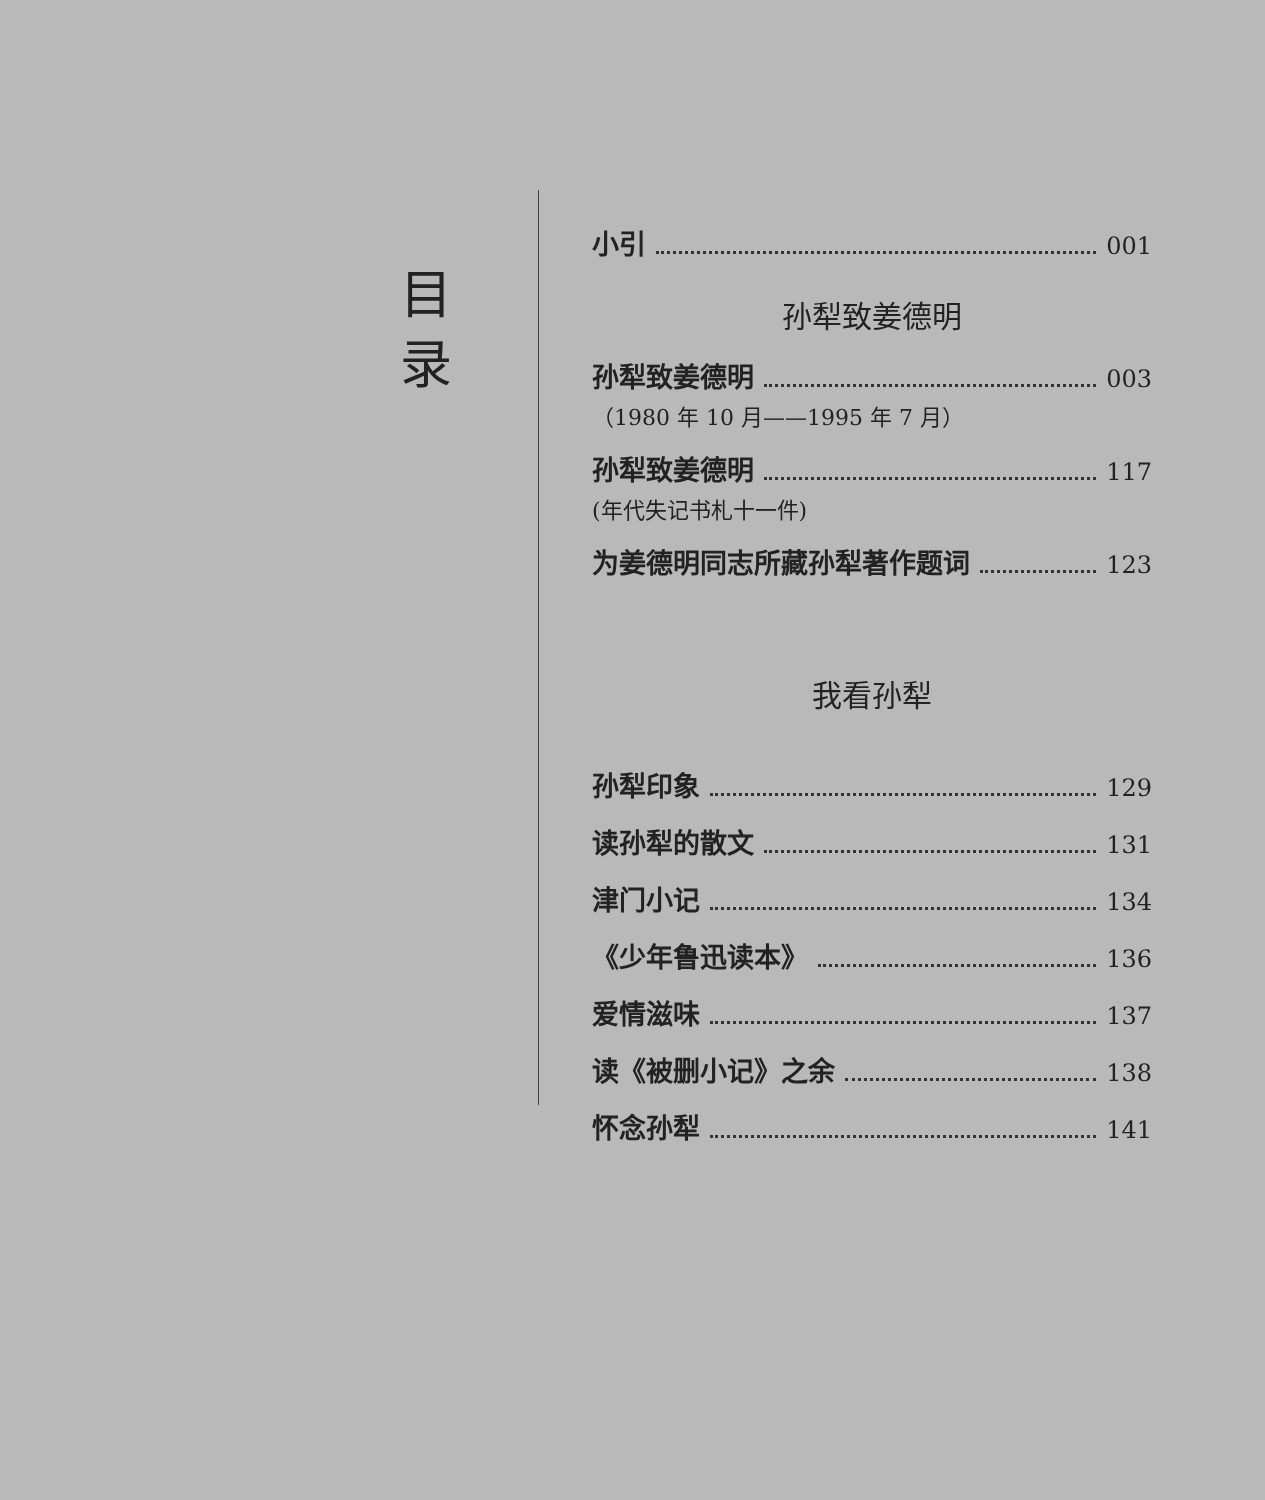目
录
小引 001
孙犁致姜德明
孙犁致姜德明 003
（1980 年 10 月——1995 年 7 月）
孙犁致姜德明 117
(年代失记书札十一件)
为姜德明同志所藏孙犁著作题词 123
我看孙犁
孙犁印象 129
读孙犁的散文 131
津门小记 134
《少年鲁迅读本》 136
爱情滋味 137
读《被删小记》之余 138
怀念孙犁 141